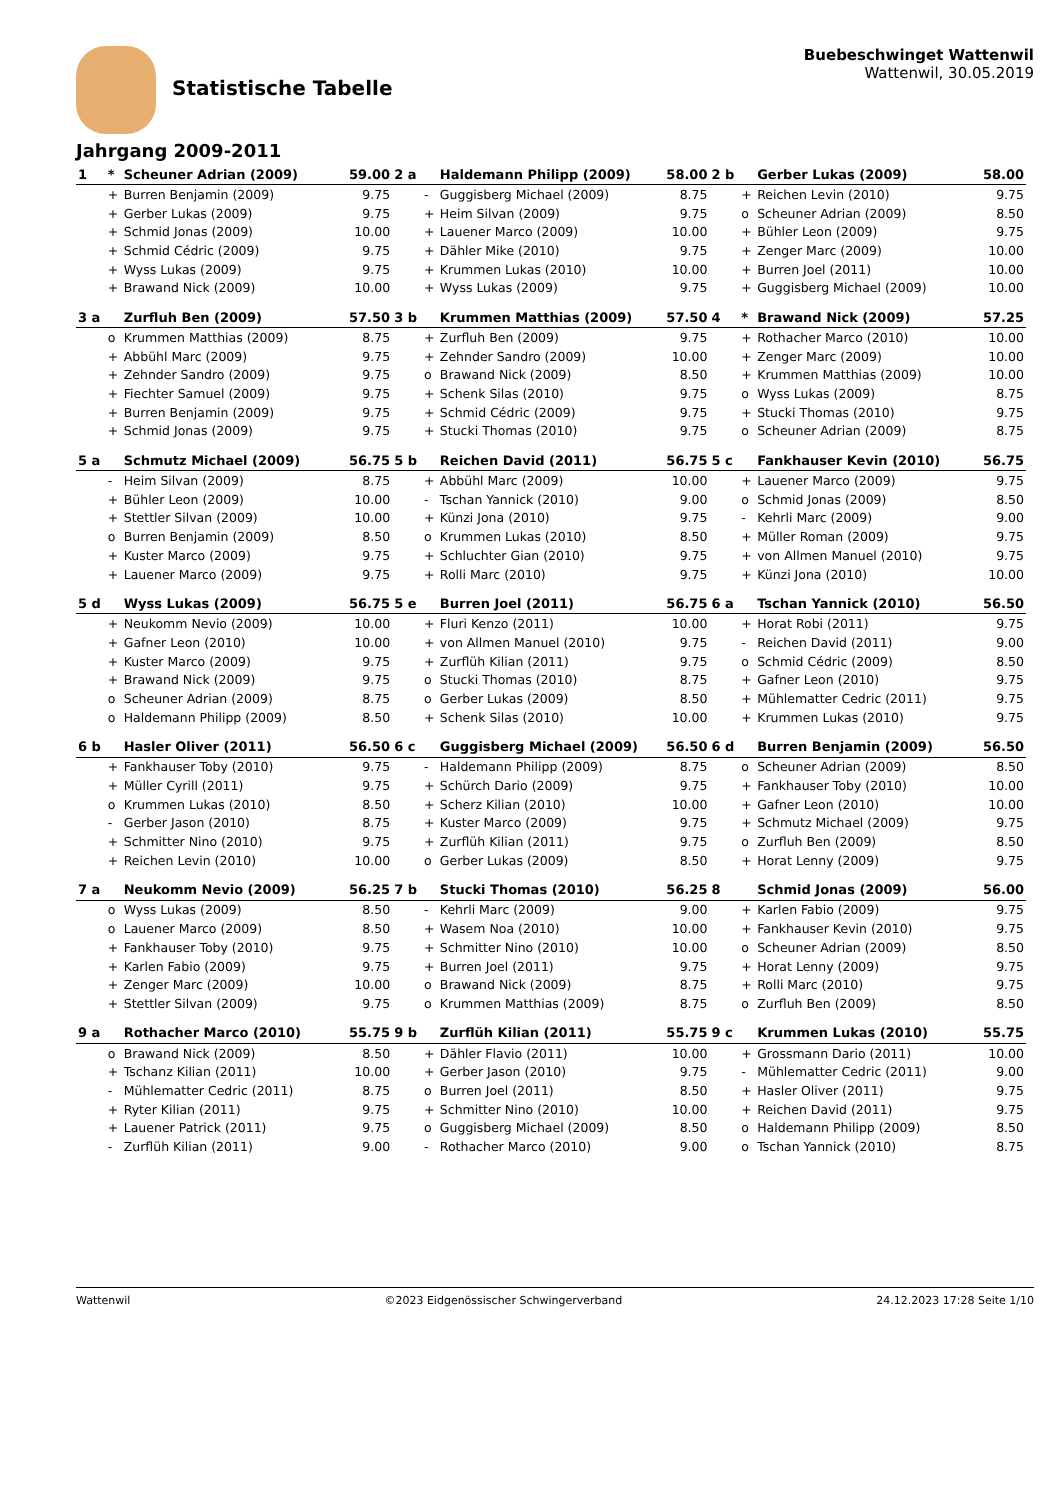Statistische Tabelle
Buebeschwinget Wattenwil
Wattenwil, 30.05.2019
Jahrgang 2009-2011
| 1 | * | Scheuner Adrian (2009) | 59.00 | 2 a | | Haldemann Philipp (2009) | 58.00 | 2 b | | Gerber Lukas (2009) | 58.00 |
| | + | Burren Benjamin (2009) | 9.75 | | - | Guggisberg Michael (2009) | 8.75 | | + | Reichen Levin (2010) | 9.75 |
| | + | Gerber Lukas (2009) | 9.75 | | + | Heim Silvan (2009) | 9.75 | | o | Scheuner Adrian (2009) | 8.50 |
| | + | Schmid Jonas (2009) | 10.00 | | + | Lauener Marco (2009) | 10.00 | | + | Bühler Leon (2009) | 9.75 |
| | + | Schmid Cédric (2009) | 9.75 | | + | Dähler Mike (2010) | 9.75 | | + | Zenger Marc (2009) | 10.00 |
| | + | Wyss Lukas (2009) | 9.75 | | + | Krummen Lukas (2010) | 10.00 | | + | Burren Joel (2011) | 10.00 |
| | + | Brawand Nick (2009) | 10.00 | | + | Wyss Lukas (2009) | 9.75 | | + | Guggisberg Michael (2009) | 10.00 |
| 3 a | | Zurfluh Ben (2009) | 57.50 | 3 b | | Krummen Matthias (2009) | 57.50 | 4 | * | Brawand Nick (2009) | 57.25 |
| | o | Krummen Matthias (2009) | 8.75 | | + | Zurfluh Ben (2009) | 9.75 | | + | Rothacher Marco (2010) | 10.00 |
| | + | Abbühl Marc (2009) | 9.75 | | + | Zehnder Sandro (2009) | 10.00 | | + | Zenger Marc (2009) | 10.00 |
| | + | Zehnder Sandro (2009) | 9.75 | | o | Brawand Nick (2009) | 8.50 | | + | Krummen Matthias (2009) | 10.00 |
| | + | Fiechter Samuel (2009) | 9.75 | | + | Schenk Silas (2010) | 9.75 | | o | Wyss Lukas (2009) | 8.75 |
| | + | Burren Benjamin (2009) | 9.75 | | + | Schmid Cédric (2009) | 9.75 | | + | Stucki Thomas (2010) | 9.75 |
| | + | Schmid Jonas (2009) | 9.75 | | + | Stucki Thomas (2010) | 9.75 | | o | Scheuner Adrian (2009) | 8.75 |
| 5 a | | Schmutz Michael (2009) | 56.75 | 5 b | | Reichen David (2011) | 56.75 | 5 c | | Fankhauser Kevin (2010) | 56.75 |
| | - | Heim Silvan (2009) | 8.75 | | + | Abbühl Marc (2009) | 10.00 | | + | Lauener Marco (2009) | 9.75 |
| | + | Bühler Leon (2009) | 10.00 | | - | Tschan Yannick (2010) | 9.00 | | o | Schmid Jonas (2009) | 8.50 |
| | + | Stettler Silvan (2009) | 10.00 | | + | Künzi Jona (2010) | 9.75 | | - | Kehrli Marc (2009) | 9.00 |
| | o | Burren Benjamin (2009) | 8.50 | | o | Krummen Lukas (2010) | 8.50 | | + | Müller Roman (2009) | 9.75 |
| | + | Kuster Marco (2009) | 9.75 | | + | Schluchter Gian (2010) | 9.75 | | + | von Allmen Manuel (2010) | 9.75 |
| | + | Lauener Marco (2009) | 9.75 | | + | Rolli Marc (2010) | 9.75 | | + | Künzi Jona (2010) | 10.00 |
| 5 d | | Wyss Lukas (2009) | 56.75 | 5 e | | Burren Joel (2011) | 56.75 | 6 a | | Tschan Yannick (2010) | 56.50 |
| | + | Neukomm Nevio (2009) | 10.00 | | + | Fluri Kenzo (2011) | 10.00 | | + | Horat Robi (2011) | 9.75 |
| | + | Gafner Leon (2010) | 10.00 | | + | von Allmen Manuel (2010) | 9.75 | | - | Reichen David (2011) | 9.00 |
| | + | Kuster Marco (2009) | 9.75 | | + | Zurflüh Kilian (2011) | 9.75 | | o | Schmid Cédric (2009) | 8.50 |
| | + | Brawand Nick (2009) | 9.75 | | o | Stucki Thomas (2010) | 8.75 | | + | Gafner Leon (2010) | 9.75 |
| | o | Scheuner Adrian (2009) | 8.75 | | o | Gerber Lukas (2009) | 8.50 | | + | Mühlematter Cedric (2011) | 9.75 |
| | o | Haldemann Philipp (2009) | 8.50 | | + | Schenk Silas (2010) | 10.00 | | + | Krummen Lukas (2010) | 9.75 |
| 6 b | | Hasler Oliver (2011) | 56.50 | 6 c | | Guggisberg Michael (2009) | 56.50 | 6 d | | Burren Benjamin (2009) | 56.50 |
| | + | Fankhauser Toby (2010) | 9.75 | | - | Haldemann Philipp (2009) | 8.75 | | o | Scheuner Adrian (2009) | 8.50 |
| | + | Müller Cyrill (2011) | 9.75 | | + | Schürch Dario (2009) | 9.75 | | + | Fankhauser Toby (2010) | 10.00 |
| | o | Krummen Lukas (2010) | 8.50 | | + | Scherz Kilian (2010) | 10.00 | | + | Gafner Leon (2010) | 10.00 |
| | - | Gerber Jason (2010) | 8.75 | | + | Kuster Marco (2009) | 9.75 | | + | Schmutz Michael (2009) | 9.75 |
| | + | Schmitter Nino (2010) | 9.75 | | + | Zurflüh Kilian (2011) | 9.75 | | o | Zurfluh Ben (2009) | 8.50 |
| | + | Reichen Levin (2010) | 10.00 | | o | Gerber Lukas (2009) | 8.50 | | + | Horat Lenny (2009) | 9.75 |
| 7 a | | Neukomm Nevio (2009) | 56.25 | 7 b | | Stucki Thomas (2010) | 56.25 | 8 | | Schmid Jonas (2009) | 56.00 |
| | o | Wyss Lukas (2009) | 8.50 | | - | Kehrli Marc (2009) | 9.00 | | + | Karlen Fabio (2009) | 9.75 |
| | o | Lauener Marco (2009) | 8.50 | | + | Wasem Noa (2010) | 10.00 | | + | Fankhauser Kevin (2010) | 9.75 |
| | + | Fankhauser Toby (2010) | 9.75 | | + | Schmitter Nino (2010) | 10.00 | | o | Scheuner Adrian (2009) | 8.50 |
| | + | Karlen Fabio (2009) | 9.75 | | + | Burren Joel (2011) | 9.75 | | + | Horat Lenny (2009) | 9.75 |
| | + | Zenger Marc (2009) | 10.00 | | o | Brawand Nick (2009) | 8.75 | | + | Rolli Marc (2010) | 9.75 |
| | + | Stettler Silvan (2009) | 9.75 | | o | Krummen Matthias (2009) | 8.75 | | o | Zurfluh Ben (2009) | 8.50 |
| 9 a | | Rothacher Marco (2010) | 55.75 | 9 b | | Zurflüh Kilian (2011) | 55.75 | 9 c | | Krummen Lukas (2010) | 55.75 |
| | o | Brawand Nick (2009) | 8.50 | | + | Dähler Flavio (2011) | 10.00 | | + | Grossmann Dario (2011) | 10.00 |
| | + | Tschanz Kilian (2011) | 10.00 | | + | Gerber Jason (2010) | 9.75 | | - | Mühlematter Cedric (2011) | 9.00 |
| | - | Mühlematter Cedric (2011) | 8.75 | | o | Burren Joel (2011) | 8.50 | | + | Hasler Oliver (2011) | 9.75 |
| | + | Ryter Kilian (2011) | 9.75 | | + | Schmitter Nino (2010) | 10.00 | | + | Reichen David (2011) | 9.75 |
| | + | Lauener Patrick (2011) | 9.75 | | o | Guggisberg Michael (2009) | 8.50 | | o | Haldemann Philipp (2009) | 8.50 |
| | - | Zurflüh Kilian (2011) | 9.00 | | - | Rothacher Marco (2010) | 9.00 | | o | Tschan Yannick (2010) | 8.75 |
Wattenwil ©2023 Eidgenössischer Schwingerverband 24.12.2023 17:28 Seite 1/10